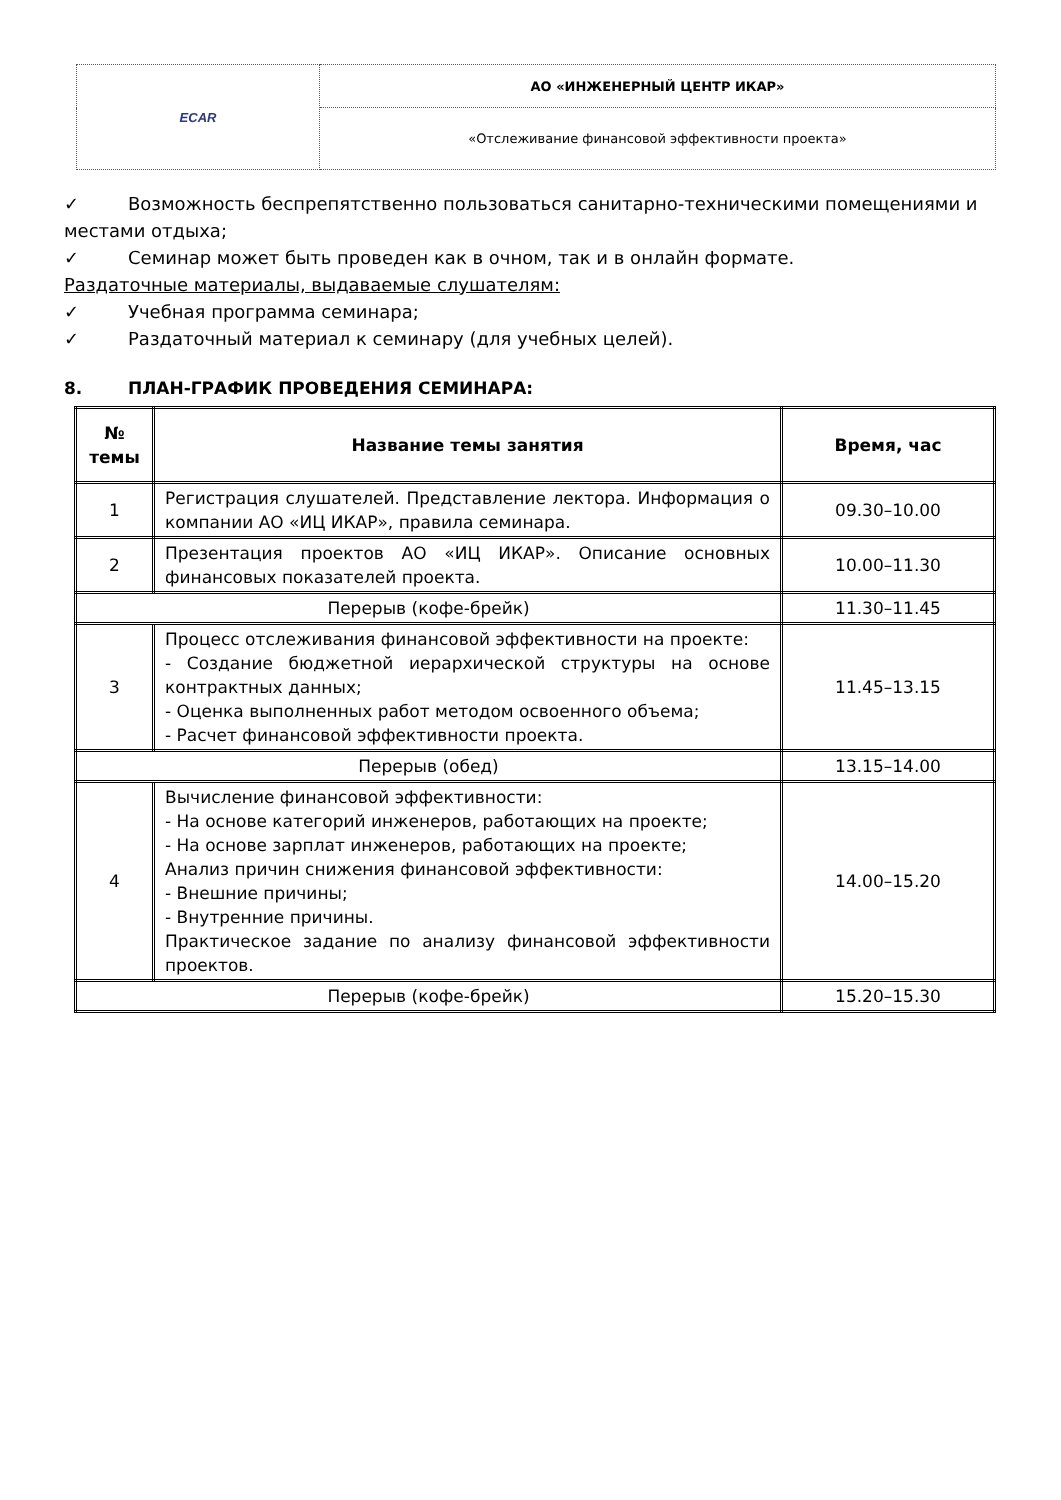| ECAR | АО «ИНЖЕНЕРНЫЙ ЦЕНТР ИКАР» |
| | «Отслеживание финансовой эффективности проекта» |
✓ Возможность беспрепятственно пользоваться санитарно-техническими помещениями и местами отдыха;
✓ Семинар может быть проведен как в очном, так и в онлайн формате.
Раздаточные материалы, выдаваемые слушателям:
✓ Учебная программа семинара;
✓ Раздаточный материал к семинару (для учебных целей).
8. ПЛАН-ГРАФИК ПРОВЕДЕНИЯ СЕМИНАРА:
| № темы | Название темы занятия | Время, час |
| --- | --- | --- |
| 1 | Регистрация слушателей. Представление лектора. Информация о компании АО «ИЦ ИКАР», правила семинара. | 09.30–10.00 |
| 2 | Презентация проектов АО «ИЦ ИКАР». Описание основных финансовых показателей проекта. | 10.00–11.30 |
| Перерыв (кофе-брейк) | | 11.30–11.45 |
| 3 | Процесс отслеживания финансовой эффективности на проекте: - Создание бюджетной иерархической структуры на основе контрактных данных; - Оценка выполненных работ методом освоенного объема; - Расчет финансовой эффективности проекта. | 11.45–13.15 |
| Перерыв (обед) | | 13.15–14.00 |
| 4 | Вычисление финансовой эффективности: - На основе категорий инженеров, работающих на проекте; - На основе зарплат инженеров, работающих на проекте; Анализ причин снижения финансовой эффективности: - Внешние причины; - Внутренние причины. Практическое задание по анализу финансовой эффективности проектов. | 14.00–15.20 |
| Перерыв (кофе-брейк) | | 15.20–15.30 |